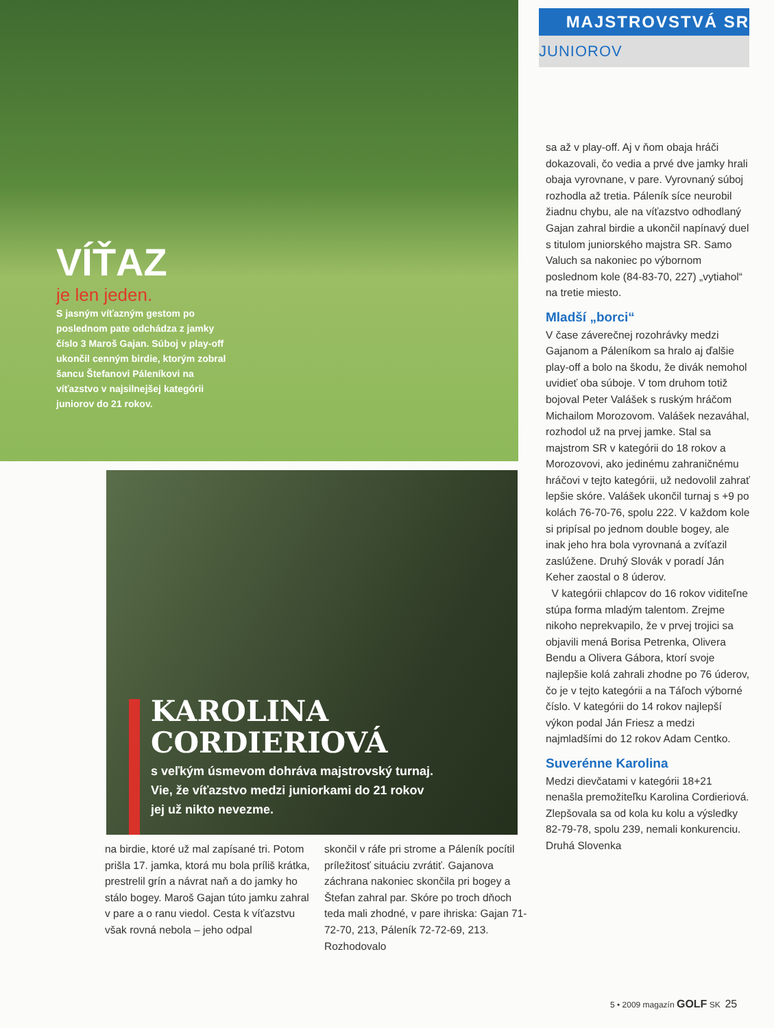VÍŤAZ
je len jeden.
S jasným víťazným gestom po poslednom pate odchádza z jamky číslo 3 Maroš Gajan. Súboj v play-off ukončil cenným birdie, ktorým zobral šancu Štefanovi Páleníkovi na víťazstvo v najsilnejšej kategórii juniorov do 21 rokov.
MAJSTROVSTVÁ SR
JUNIOROV
KAROLINA CORDIERIOVÁ
s veľkým úsmevom dohráva majstrovský turnaj. Vie, že víťazstvo medzi juniorkami do 21 rokov jej už nikto nevezme.
na birdie, ktoré už mal zapísané tri. Potom prišla 17. jamka, ktorá mu bola príliš krátka, prestrelil grín a návrat naň a do jamky ho stálo bogey. Maroš Gajan túto jamku zahral v pare a o ranu viedol. Cesta k víťazstvu však rovná nebola – jeho odpal
skončil v ráfe pri strome a Páleník pocítil príležitosť situáciu zvrátiť. Gajanova záchrana nakoniec skončila pri bogey a Štefan zahral par. Skóre po troch dňoch teda mali zhodné, v pare ihriska: Gajan 71-72-70, 213, Páleník 72-72-69, 213. Rozhodovalo
sa až v play-off. Aj v ňom obaja hráči dokazovali, čo vedia a prvé dve jamky hrali obaja vyrovnane, v pare. Vyrovnaný súboj rozhodla až tretia. Páleník síce neurobil žiadnu chybu, ale na víťazstvo odhodlaný Gajan zahral birdie a ukončil napínavý duel s titulom juniorského majstra SR. Samo Valuch sa nakoniec po výbornom poslednom kole (84-83-70, 227) „vytiahol“ na tretie miesto.
Mladší „borci“
V čase záverečnej rozohrávky medzi Gajanom a Páleníkom sa hralo aj ďalšie play-off a bolo na škodu, že divák nemohol uvidieť oba súboje. V tom druhom totiž bojoval Peter Valášek s ruským hráčom Michailom Morozovom. Valášek nezaváhal, rozhodol už na prvej jamke. Stal sa majstrom SR v kategórii do 18 rokov a Morozovovi, ako jedinému zahraničnému hráčovi v tejto kategórii, už nedovolil zahrať lepšie skóre. Valášek ukončil turnaj s +9 po kolách 76-70-76, spolu 222. V každom kole si pripísal po jednom double bogey, ale inak jeho hra bola vyrovnaná a zvíťazil zaslúžene. Druhý Slovák v poradí Ján Keher zaostal o 8 úderov.
V kategórii chlapcov do 16 rokov viditeľne stúpa forma mladým talentom. Zrejme nikoho neprekvapilo, že v prvej trojici sa objavili mená Borisa Petrenka, Olivera Bendu a Olivera Gábora, ktorí svoje najlepšie kolá zahrali zhodne po 76 úderov, čo je v tejto kategórii a na Táľoch výborné číslo. V kategórii do 14 rokov najlepší výkon podal Ján Friesz a medzi najmladšími do 12 rokov Adam Centko.
Suverénne Karolina
Medzi dievčatami v kategórii 18+21 nenašla premožiteľku Karolina Cordieriová. Zlepšovala sa od kola ku kolu a výsledky 82-79-78, spolu 239, nemali konkurenciu. Druhá Slovenka
5 • 2009 magazín GOLF SK 25